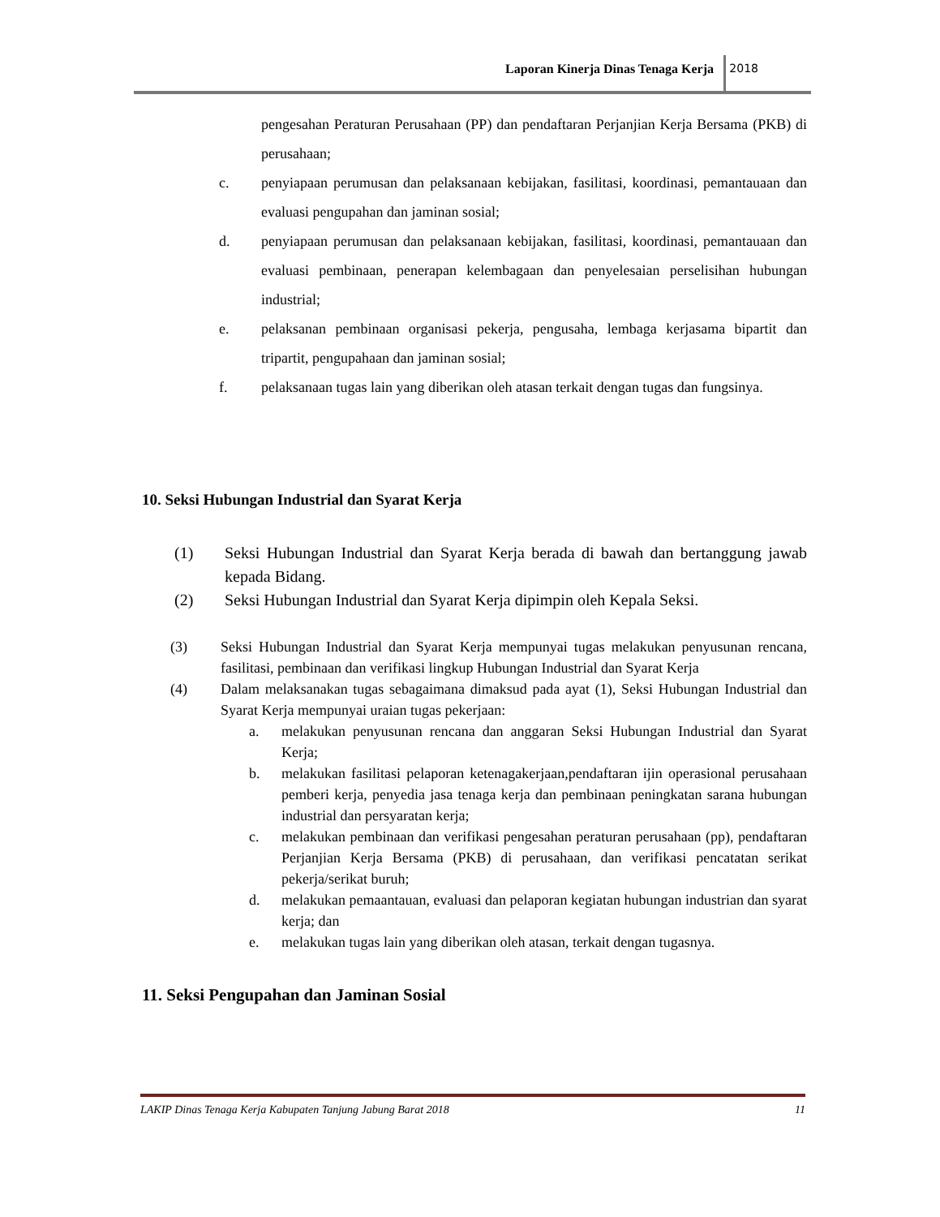Laporan Kinerja Dinas Tenaga Kerja 2018
pengesahan Peraturan Perusahaan (PP) dan pendaftaran Perjanjian Kerja Bersama (PKB) di perusahaan;
c. penyiapaan perumusan dan pelaksanaan kebijakan, fasilitasi, koordinasi, pemantauaan dan evaluasi pengupahan dan jaminan sosial;
d. penyiapaan perumusan dan pelaksanaan kebijakan, fasilitasi, koordinasi, pemantauaan dan evaluasi pembinaan, penerapan kelembagaan dan penyelesaian perselisihan hubungan industrial;
e. pelaksanan pembinaan organisasi pekerja, pengusaha, lembaga kerjasama bipartit dan tripartit, pengupahaan dan jaminan sosial;
f. pelaksanaan tugas lain yang diberikan oleh atasan terkait dengan tugas dan fungsinya.
10. Seksi Hubungan Industrial dan Syarat Kerja
(1) Seksi Hubungan Industrial dan Syarat Kerja berada di bawah dan bertanggung jawab kepada Bidang.
(2) Seksi Hubungan Industrial dan Syarat Kerja dipimpin oleh Kepala Seksi.
(3) Seksi Hubungan Industrial dan Syarat Kerja mempunyai tugas melakukan penyusunan rencana, fasilitasi, pembinaan dan verifikasi lingkup Hubungan Industrial dan Syarat Kerja
(4) Dalam melaksanakan tugas sebagaimana dimaksud pada ayat (1), Seksi Hubungan Industrial dan Syarat Kerja mempunyai uraian tugas pekerjaan:
a. melakukan penyusunan rencana dan anggaran Seksi Hubungan Industrial dan Syarat Kerja;
b. melakukan fasilitasi pelaporan ketenagakerjaan,pendaftaran ijin operasional perusahaan pemberi kerja, penyedia jasa tenaga kerja dan pembinaan peningkatan sarana hubungan industrial dan persyaratan kerja;
c. melakukan pembinaan dan verifikasi pengesahan peraturan perusahaan (pp), pendaftaran Perjanjian Kerja Bersama (PKB) di perusahaan, dan verifikasi pencatatan serikat pekerja/serikat buruh;
d. melakukan pemaantauan, evaluasi dan pelaporan kegiatan hubungan industrian dan syarat kerja; dan
e. melakukan tugas lain yang diberikan oleh atasan, terkait dengan tugasnya.
11. Seksi Pengupahan dan Jaminan Sosial
LAKIP Dinas Tenaga Kerja Kabupaten Tanjung Jabung Barat 2018 11